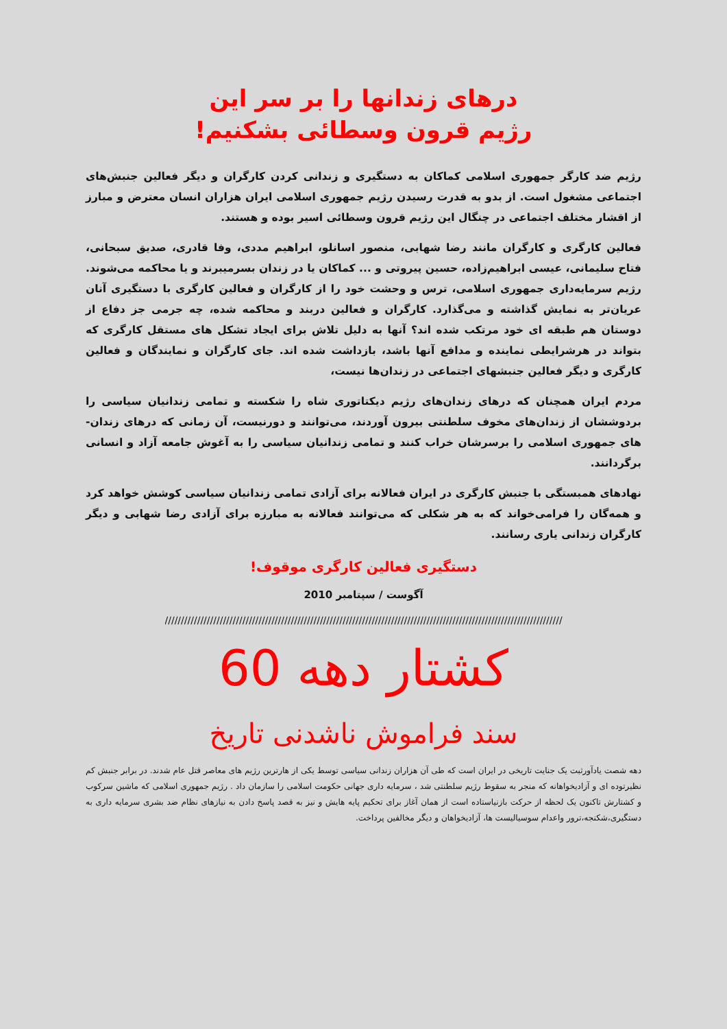درهای زندانها را بر سر این
رژیم قرون وسطائی بشکنیم!
رژیم ضد کارگر جمهوری اسلامی کماکان به دستگیری و زندانی کردن کارگران و دیگر فعالین جنبش‌های اجتماعی مشغول است. از بدو به قدرت رسیدن رژیم جمهوری اسلامی ایران هزاران انسان معترض و مبارز از اقشار مختلف اجتماعی در چنگال این رژیم قرون وسطائی اسیر بوده و هستند.
فعالین کارگری و کارگران مانند رضا شهابی، منصور اسانلو، ابراهیم مددی، وفا قادری، صدیق سبحانی، فتاح سلیمانی، عیسی ابراهیم‌زاده، حسین پیروتی و ... کماکان یا در زندان بسرمیبرند و یا محاکمه می‌شوند. رژیم سرمایه‌داری جمهوری اسلامی، ترس و وحشت خود را از کارگران و فعالین کارگری با دستگیری آنان عریان‌تر به نمایش گذاشته و می‌گذارد. کارگران و فعالین دربند و محاکمه شده، چه جرمی جز دفاع از دوستان هم طبقه ای خود مرتکب شده اند؟ آنها به دلیل تلاش برای ایجاد تشکل های مستقل کارگری که بتواند در هرشرایطی نماینده و مدافع آنها باشد، بازداشت شده اند. جای کارگران و نمایندگان و فعالین کارگری و دیگر فعالین جنبشهای اجتماعی در زندان‌ها نیست،
مردم ایران همچنان که درهای زندان‌های رژیم دیکتاتوری شاه را شکسته و تمامی زندانیان سیاسی را بردوششان از زندان‌های مخوف سلطنتی بیرون آوردند، می‌توانند و دورنیست، آن زمانی که درهای زندان-های جمهوری اسلامی را برسرشان خراب کنند و تمامی زندانیان سیاسی را به آغوش جامعه آزاد و انسانی برگردانند.
نهادهای همبستگی با جنبش کارگری در ایران فعالانه برای آزادی تمامی زندانیان سیاسی کوشش خواهد کرد و همه‌گان را فرامی‌خواند که به هر شکلی که می‌توانند فعالانه به مبارزه برای آزادی رضا شهابی و دیگر کارگران زندانی یاری رسانند.
دستگیری فعالین کارگری موقوف!
آگوست / سپتامبر 2010
//////////////////////////////////////////////////////////////////////////////////////////////////////////////////////////////
کشتار دهه 60
سند فراموش ناشدنی تاریخ
دهه شصت یادآورثبت یک جنایت تاریخی در ایران است که طی آن هزاران زندانی سیاسی توسط یکی از هارترین رژیم های معاصر قتل عام شدند. در برابر جنبش کم نظیرتوده ای و آزادیخواهانه که منجر به سقوط رژیم سلطنتی شد ، سرمایه داری جهانی حکومت اسلامی را سازمان داد . رژیم جمهوری اسلامی که ماشین سرکوب و کشتارش تاکنون یک لحظه از حرکت بازنیاستاده است از همان آغاز برای تحکیم پایه هایش و نیز به قصد پاسخ دادن به نیازهای نظام ضد بشری سرمایه داری به دستگیری،شکنجه،ترور واعدام سوسیالیست ها، آزادیخواهان و دیگر مخالفین پرداخت.